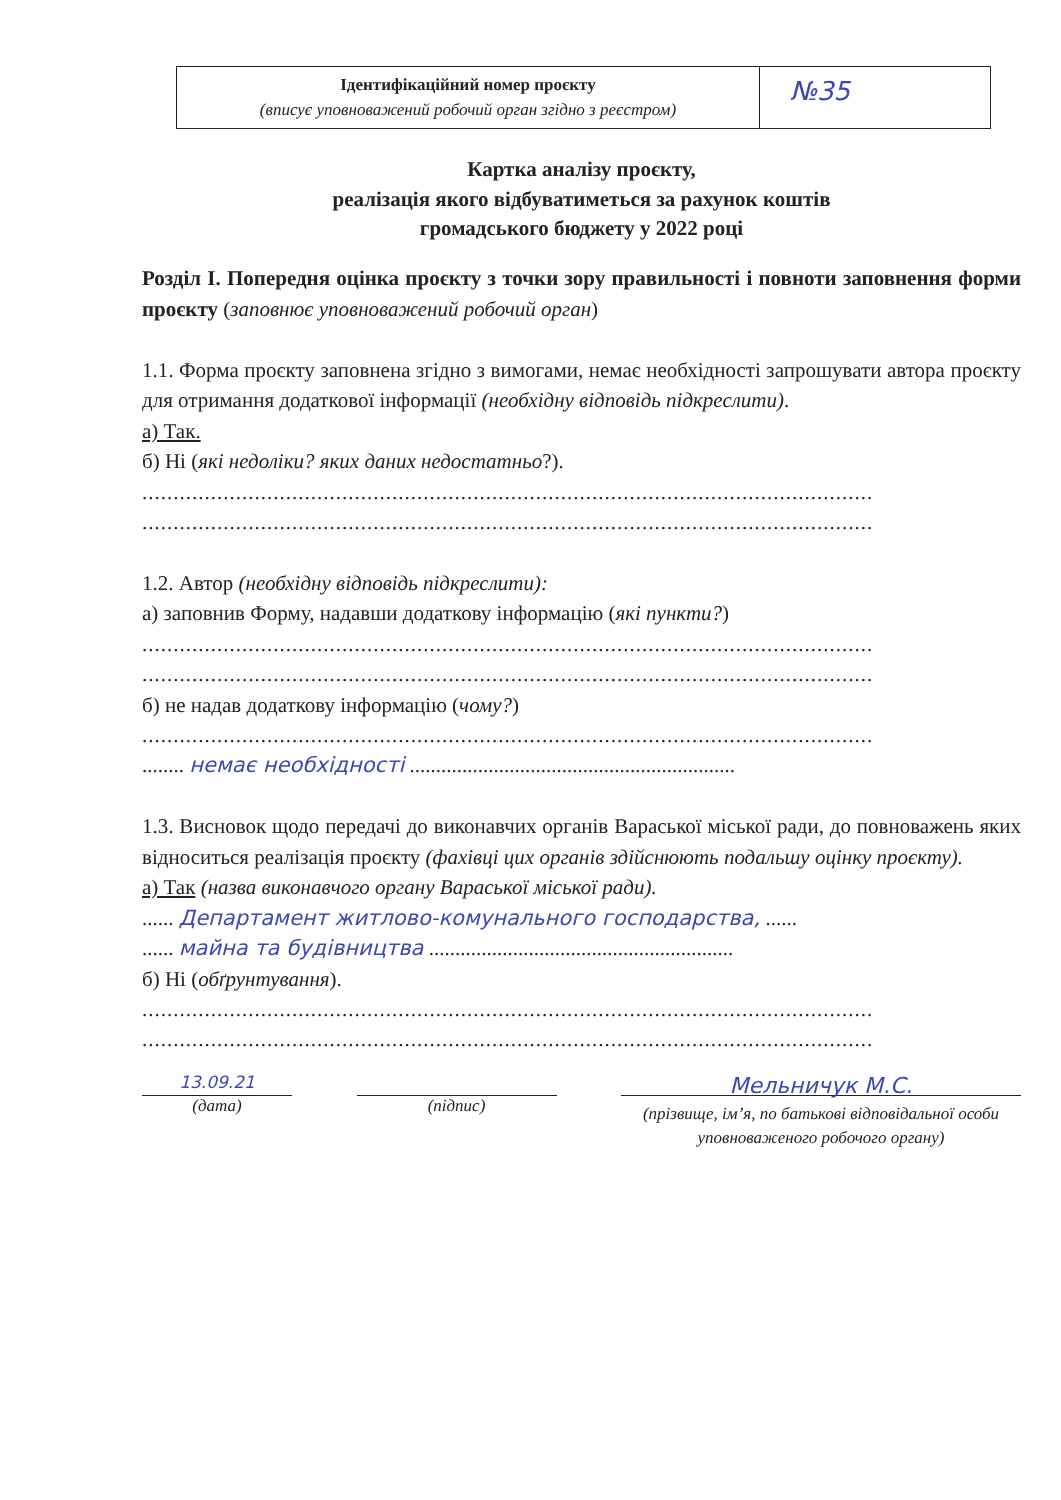| Ідентифікаційний номер проєкту (вписує уповноважений робочий орган згідно з реєстром) | №35 |
Картка аналізу проєкту,
реалізація якого відбуватиметься за рахунок коштів
громадського бюджету у 2022 році
Розділ І. Попередня оцінка проєкту з точки зору правильності і повноти заповнення форми проєкту (заповнює уповноважений робочий орган)
1.1. Форма проєкту заповнена згідно з вимогами, немає необхідності запрошувати автора проєкту для отримання додаткової інформації (необхідну відповідь підкреслити).
а) Так.
б) Ні (які недоліки? яких даних недостатньо?).
.....................................................................................................................
.....................................................................................................................
1.2. Автор (необхідну відповідь підкреслити):
а) заповнив Форму, надавши додаткову інформацію (які пункти?)
.....................................................................................................................
.....................................................................................................................
б) не надав додаткову інформацію (чому?)
.....................................................................................................................
........ немає необхідності ..............................................................
1.3. Висновок щодо передачі до виконавчих органів Вараської міської ради, до повноважень яких відноситься реалізація проєкту (фахівці цих органів здійснюють подальшу оцінку проєкту).
а) Так (назва виконавчого органу Вараської міської ради).
...... Департамент житлово-комунального господарства, ......
...... майна та будівництва ..........................................................
б) Ні (обґрунтування).
.....................................................................................................................
.....................................................................................................................
13.09.21
(дата)
(підпис)
Мельничук М.С.
(прізвище, ім’я, по батькові відповідальної особи уповноваженого робочого органу)